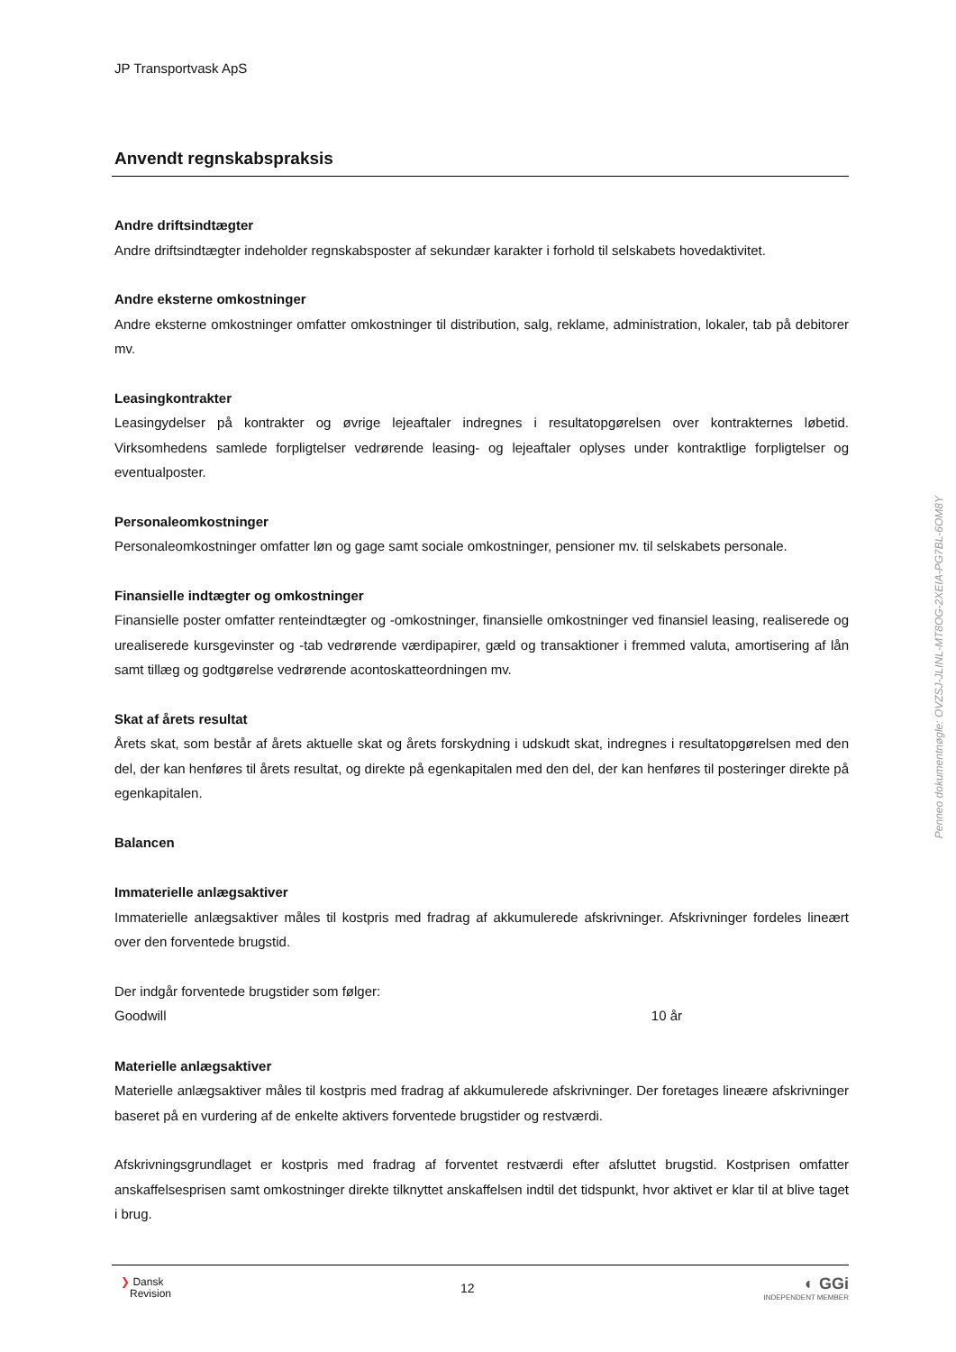JP Transportvask ApS
Anvendt regnskabspraksis
Andre driftsindtægter
Andre driftsindtægter indeholder regnskabsposter af sekundær karakter i forhold til selskabets hovedaktivitet.
Andre eksterne omkostninger
Andre eksterne omkostninger omfatter omkostninger til distribution, salg, reklame, administration, lokaler, tab på debitorer mv.
Leasingkontrakter
Leasingydelser på kontrakter og øvrige lejeaftaler indregnes i resultatopgørelsen over kontrakternes løbetid. Virksomhedens samlede forpligtelser vedrørende leasing- og lejeaftaler oplyses under kontraktlige forpligtelser og eventualposter.
Personaleomkostninger
Personaleomkostninger omfatter løn og gage samt sociale omkostninger, pensioner mv. til selskabets personale.
Finansielle indtægter og omkostninger
Finansielle poster omfatter renteindtægter og -omkostninger, finansielle omkostninger ved finansiel leasing, realiserede og urealiserede kursgevinster og -tab vedrørende værdipapirer, gæld og transaktioner i fremmed valuta, amortisering af lån samt tillæg og godtgørelse vedrørende acontoskatteordningen mv.
Skat af årets resultat
Årets skat, som består af årets aktuelle skat og årets forskydning i udskudt skat, indregnes i resultatopgørelsen med den del, der kan henføres til årets resultat, og direkte på egenkapitalen med den del, der kan henføres til posteringer direkte på egenkapitalen.
Balancen
Immaterielle anlægsaktiver
Immaterielle anlægsaktiver måles til kostpris med fradrag af akkumulerede afskrivninger. Afskrivninger fordeles lineært over den forventede brugstid.
Der indgår forventede brugstider som følger:
| Goodwill | 10 år |
Materielle anlægsaktiver
Materielle anlægsaktiver måles til kostpris med fradrag af akkumulerede afskrivninger. Der foretages lineære afskrivninger baseret på en vurdering af de enkelte aktivers forventede brugstider og restværdi.
Afskrivningsgrundlaget er kostpris med fradrag af forventet restværdi efter afsluttet brugstid. Kostprisen omfatter anskaffelsesprisen samt omkostninger direkte tilknyttet anskaffelsen indtil det tidspunkt, hvor aktivet er klar til at blive taget i brug.
Penneo dokumentnøgle: OVZSJ-JLINL-MT8OG-2XEIA-PG7BL-6OM8Y
❯ Dansk
Revision
12
◐ GGi
INDEPENDENT MEMBER